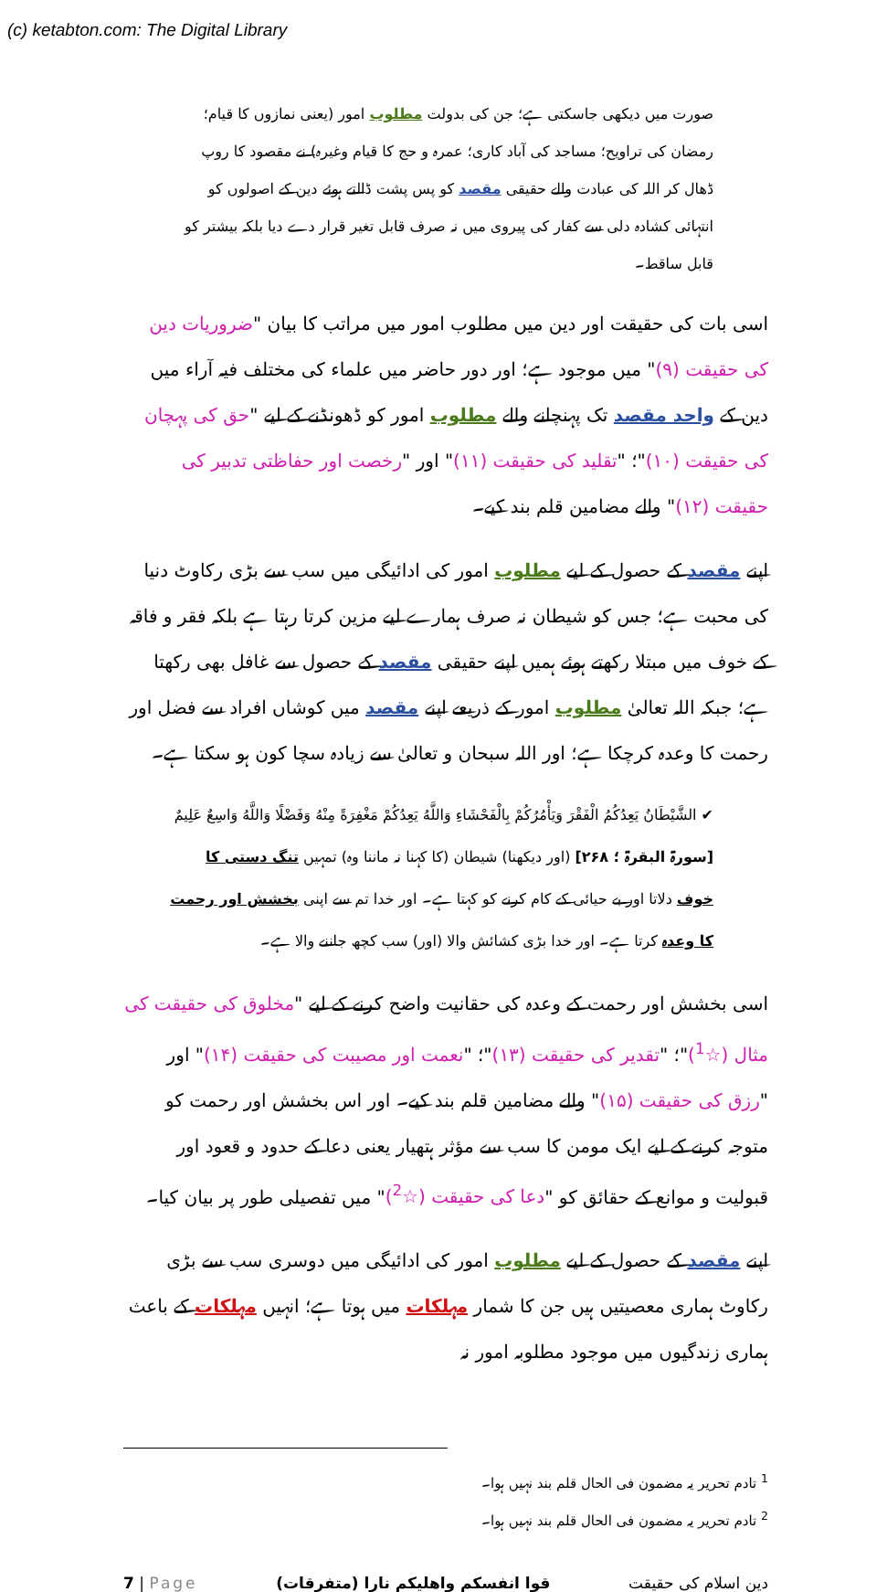(c) ketabton.com: The Digital Library
صورت میں دیکھی جاسکتی ہے؛ جن کی بدولت مطلوب امور (یعنی نمازوں کا قیام؛ رمضان کی تراویح؛ مساجد کی آباد کاری؛ عمرہ و حج کا قیام وغیرہ) نے مقصود کا روپ ڈھال کر اللہ کی عبادت والے حقیقی مقصد کو پس پشت ڈالتے ہوئے دین کے اصولوں کو انتہائی کشادہ دلی سے کفار کی پیروی میں نہ صرف قابل تغیر قرار دے دیا بلکہ بیشتر کو قابل ساقط۔
اسی بات کی حقیقت اور دین میں مطلوب امور میں مراتب کا بیان "ضروریات دین کی حقیقت (۹)" میں موجود ہے؛ اور دور حاضر میں علماء کی مختلف فیہ آراء میں دین کے واحد مقصد تک پہنچانے والے مطلوب امور کو ڈھونڈنے کے لیے "حق کی پہچان کی حقیقت (۱۰)"؛ "تقلید کی حقیقت (۱۱)" اور "رخصت اور حفاظتی تدبیر کی حقیقت (۱۲)" والے مضامین قلم بند کیے۔
اپنے مقصد کے حصول کے لیے مطلوب امور کی ادائیگی میں سب سے بڑی رکاوٹ دنیا کی محبت ہے؛ جس کو شیطان نہ صرف ہمارے لیے مزین کرتا رہتا ہے بلکہ فقر و فاقہ کے خوف میں مبتلا رکھتے ہوئے ہمیں اپنے حقیقی مقصد کے حصول سے غافل بھی رکھتا ہے؛ جبکہ اللہ تعالیٰ مطلوب امور کے ذریعے اپنے مقصد میں کوشاں افراد سے فضل اور رحمت کا وعدہ کرچکا ہے؛ اور اللہ سبحان و تعالیٰ سے زیادہ سچا کون ہو سکتا ہے۔
✔ الشَّيْطَانُ يَعِدُكُمُ الْفَقْرَ وَيَأْمُرُكُمْ بِالْفَحْشَاءِ وَاللَّهُ يَعِدُكُمْ مَغْفِرَةً مِنْهُ وَفَضْلًا وَاللَّهُ وَاسِعٌ عَلِيمٌ [سورۃ البقرۃ ؛ ۲۶۸] (اور دیکھنا) شیطان (کا کہنا نہ ماننا وہ) تمہیں تنگ دستی کا خوف دلاتا اور بے حیائی کے کام کرنے کو کہتا ہے۔ اور خدا تم سے اپنی بخشش اور رحمت کا وعدہ کرتا ہے۔ اور خدا بڑی کشائش والا (اور) سب کچھ جاننے والا ہے۔
اسی بخشش اور رحمت کے وعدہ کی حقانیت واضح کرنے کے لیے "مخلوق کی حقیقت کی مثال (☆<sup>1</sup>)"؛ "تقدیر کی حقیقت (۱۳)"؛ "نعمت اور مصیبت کی حقیقت (۱۴)" اور "رزق کی حقیقت (۱۵)" والے مضامین قلم بند کیے۔ اور اس بخشش اور رحمت کو متوجہ کرنے کے لیے ایک مومن کا سب سے مؤثر ہتھیار یعنی دعا کے حدود و قعود اور قبولیت و موانع کے حقائق کو "دعا کی حقیقت (☆<sup>2</sup>)" میں تفصیلی طور پر بیان کیا۔
اپنے مقصد کے حصول کے لیے مطلوب امور کی ادائیگی میں دوسری سب سے بڑی رکاوٹ ہماری معصیتیں ہیں جن کا شمار مہلکات میں ہوتا ہے؛ انہیں مہلکات کے باعث ہماری زندگیوں میں موجود مطلوبہ امور نہ
<sup>1</sup> تادم تحریر یہ مضمون فی الحال قلم بند نہیں ہوا۔
<sup>2</sup> تادم تحریر یہ مضمون فی الحال قلم بند نہیں ہوا۔
7 | Page قوا انفسکم واھلیکم نارا (متفرقات) دین اسلام کی حقیقت